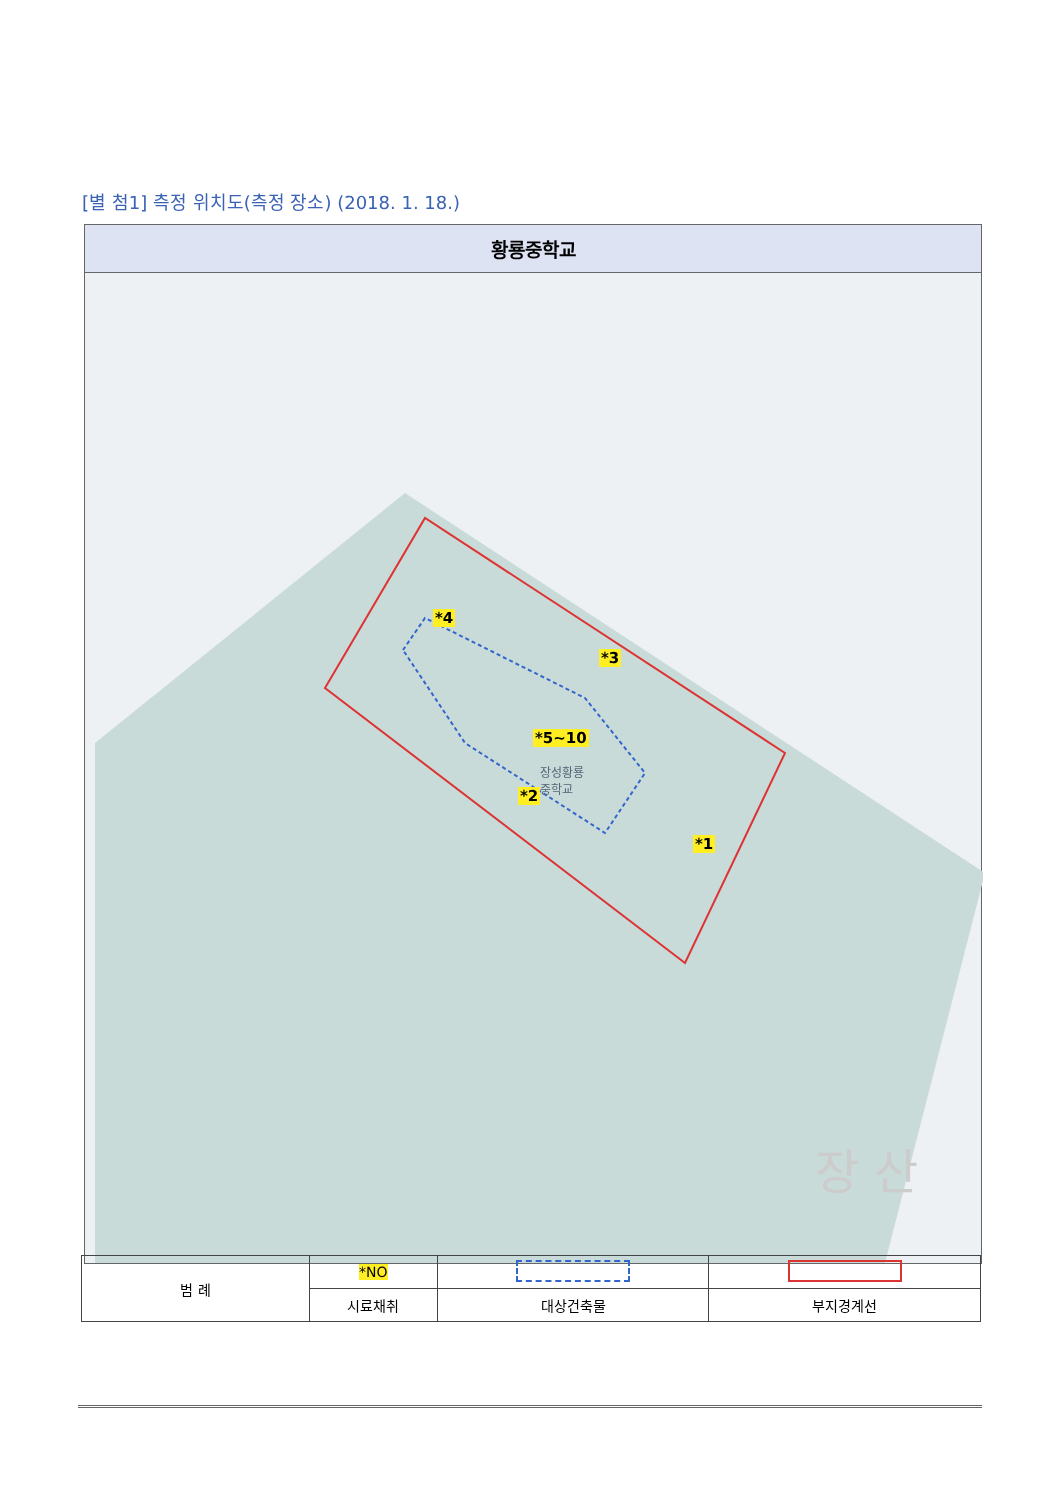[별 첨1] 측정 위치도(측정 장소) (2018. 1. 18.)
황룡중학교
*4
*3
*5~10
*2
*1
장성황룡
중학교
장 산
| 범 례 | *NO | | |
| | 시료채취 | 대상건축물 | 부지경계선 |